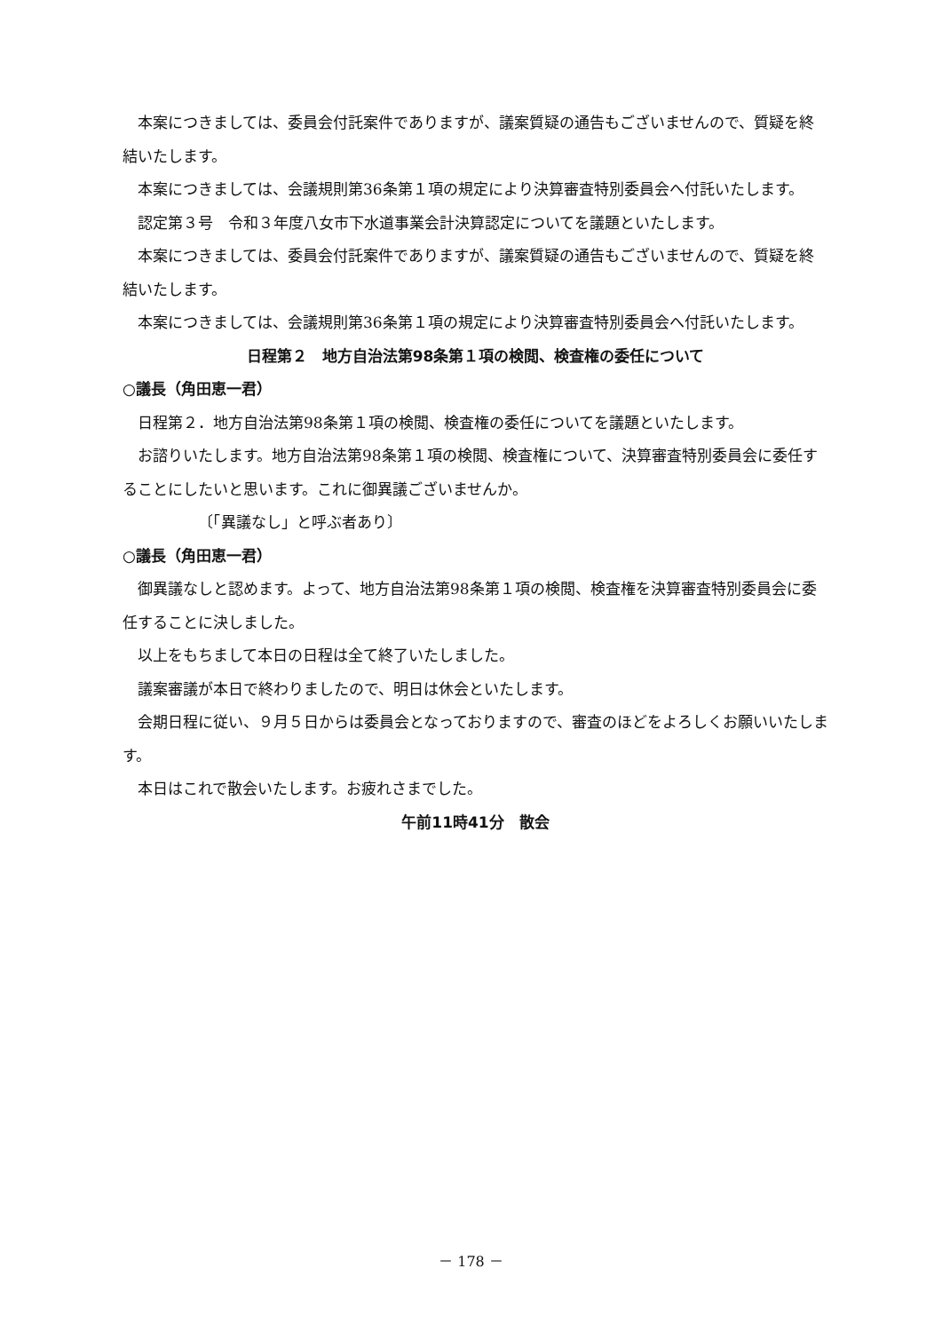本案につきましては、委員会付託案件でありますが、議案質疑の通告もございませんので、質疑を終結いたします。
本案につきましては、会議規則第36条第１項の規定により決算審査特別委員会へ付託いたします。
認定第３号　令和３年度八女市下水道事業会計決算認定についてを議題といたします。
本案につきましては、委員会付託案件でありますが、議案質疑の通告もございませんので、質疑を終結いたします。
本案につきましては、会議規則第36条第１項の規定により決算審査特別委員会へ付託いたします。
日程第２　地方自治法第98条第１項の検閲、検査権の委任について
○議長（角田恵一君）
日程第２．地方自治法第98条第１項の検閲、検査権の委任についてを議題といたします。
お諮りいたします。地方自治法第98条第１項の検閲、検査権について、決算審査特別委員会に委任することにしたいと思います。これに御異議ございませんか。
〔「異議なし」と呼ぶ者あり〕
○議長（角田恵一君）
御異議なしと認めます。よって、地方自治法第98条第１項の検閲、検査権を決算審査特別委員会に委任することに決しました。
以上をもちまして本日の日程は全て終了いたしました。
議案審議が本日で終わりましたので、明日は休会といたします。
会期日程に従い、９月５日からは委員会となっておりますので、審査のほどをよろしくお願いいたします。
本日はこれで散会いたします。お疲れさまでした。
午前11時41分　散会
－ 178 －